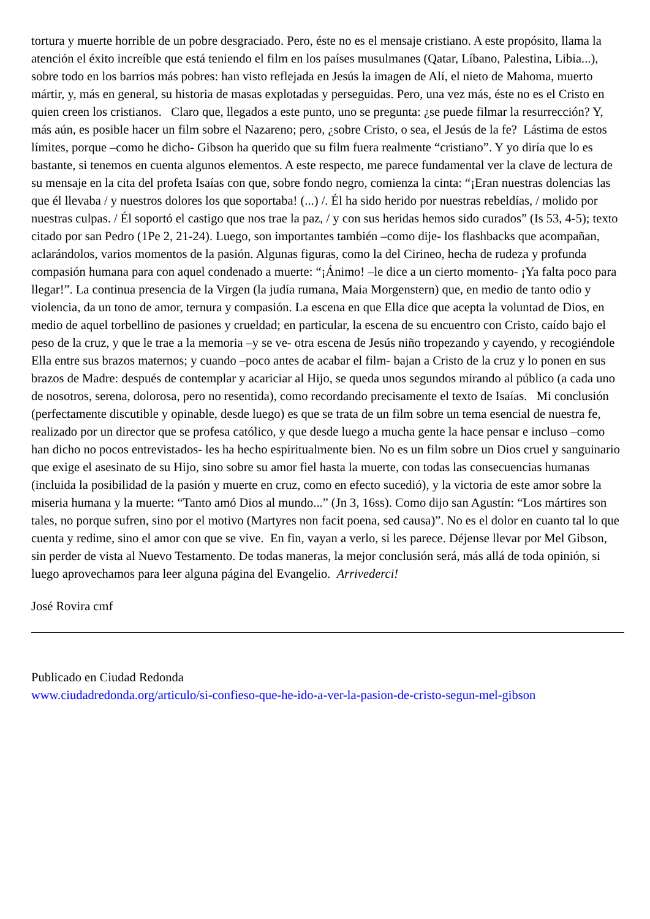tortura y muerte horrible de un pobre desgraciado. Pero, éste no es el mensaje cristiano. A este propósito, llama la atención el éxito increíble que está teniendo el film en los países musulmanes (Qatar, Líbano, Palestina, Libia...), sobre todo en los barrios más pobres: han visto reflejada en Jesús la imagen de Alí, el nieto de Mahoma, muerto mártir, y, más en general, su historia de masas explotadas y perseguidas. Pero, una vez más, éste no es el Cristo en quien creen los cristianos. Claro que, llegados a este punto, uno se pregunta: ¿se puede filmar la resurrección? Y, más aún, es posible hacer un film sobre el Nazareno; pero, ¿sobre Cristo, o sea, el Jesús de la fe? Lástima de estos límites, porque –como he dicho- Gibson ha querido que su film fuera realmente “cristiano”. Y yo diría que lo es bastante, si tenemos en cuenta algunos elementos. A este respecto, me parece fundamental ver la clave de lectura de su mensaje en la cita del profeta Isaías con que, sobre fondo negro, comienza la cinta: “¡Eran nuestras dolencias las que él llevaba / y nuestros dolores los que soportaba! (...) /. Él ha sido herido por nuestras rebeldías, / molido por nuestras culpas. / Él soportó el castigo que nos trae la paz, / y con sus heridas hemos sido curados” (Is 53, 4-5); texto citado por san Pedro (1Pe 2, 21-24). Luego, son importantes también –como dije- los flashbacks que acompañan, aclarándolos, varios momentos de la pasión. Algunas figuras, como la del Cirineo, hecha de rudeza y profunda compasión humana para con aquel condenado a muerte: “¡Ánimo! –le dice a un cierto momento- ¡Ya falta poco para llegar!”. La continua presencia de la Virgen (la judía rumana, Maia Morgenstern) que, en medio de tanto odio y violencia, da un tono de amor, ternura y compasión. La escena en que Ella dice que acepta la voluntad de Dios, en medio de aquel torbellino de pasiones y crueldad; en particular, la escena de su encuentro con Cristo, caído bajo el peso de la cruz, y que le trae a la memoria –y se ve- otra escena de Jesús niño tropezando y cayendo, y recogiéndole Ella entre sus brazos maternos; y cuando –poco antes de acabar el film- bajan a Cristo de la cruz y lo ponen en sus brazos de Madre: después de contemplar y acariciar al Hijo, se queda unos segundos mirando al público (a cada uno de nosotros, serena, dolorosa, pero no resentida), como recordando precisamente el texto de Isaías. Mi conclusión (perfectamente discutible y opinable, desde luego) es que se trata de un film sobre un tema esencial de nuestra fe, realizado por un director que se profesa católico, y que desde luego a mucha gente la hace pensar e incluso –como han dicho no pocos entrevistados- les ha hecho espiritualmente bien. No es un film sobre un Dios cruel y sanguinario que exige el asesinato de su Hijo, sino sobre su amor fiel hasta la muerte, con todas las consecuencias humanas (incluida la posibilidad de la pasión y muerte en cruz, como en efecto sucedió), y la victoria de este amor sobre la miseria humana y la muerte: “Tanto amó Dios al mundo...” (Jn 3, 16ss). Como dijo san Agustín: “Los mártires son tales, no porque sufren, sino por el motivo (Martyres non facit poena, sed causa)”. No es el dolor en cuanto tal lo que cuenta y redime, sino el amor con que se vive. En fin, vayan a verlo, si les parece. Déjense llevar por Mel Gibson, sin perder de vista al Nuevo Testamento. De todas maneras, la mejor conclusión será, más allá de toda opinión, si luego aprovechamos para leer alguna página del Evangelio. Arrivederci!
José Rovira cmf
Publicado en Ciudad Redonda
www.ciudadredonda.org/articulo/si-confieso-que-he-ido-a-ver-la-pasion-de-cristo-segun-mel-gibson